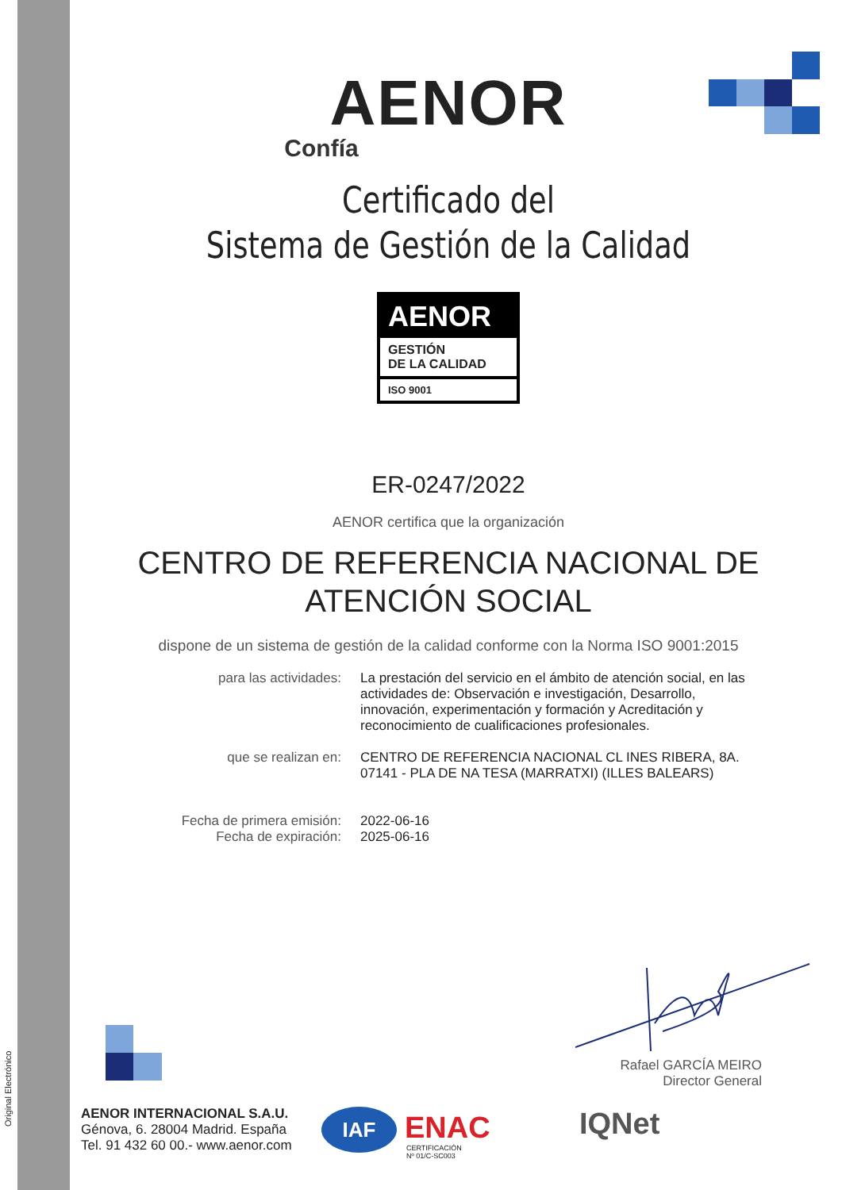Original Electrónico
AENOR
Confía
Certificado del
Sistema de Gestión de la Calidad
AENOR
GESTIÓN
DE LA CALIDAD
ISO 9001
ER-0247/2022
AENOR certifica que la organización
CENTRO DE REFERENCIA NACIONAL DE
ATENCIÓN SOCIAL
dispone de un sistema de gestión de la calidad conforme con la Norma ISO 9001:2015
para las actividades: La prestación del servicio en el ámbito de atención social, en las actividades de: Observación e investigación, Desarrollo, innovación, experimentación y formación y Acreditación y reconocimiento de cualificaciones profesionales.
que se realizan en: CENTRO DE REFERENCIA NACIONAL CL INES RIBERA, 8A. 07141 - PLA DE NA TESA (MARRATXI) (ILLES BALEARS)
Fecha de primera emisión:
Fecha de expiración:
2022-06-16
2025-06-16
Rafael GARCÍA MEIRO
Director General
AENOR INTERNACIONAL S.A.U.
Génova, 6. 28004 Madrid. España
Tel. 91 432 60 00.- www.aenor.com
IAF ENAC
CERTIFICACIÓN
Nº 01/C-SC003
IQNet